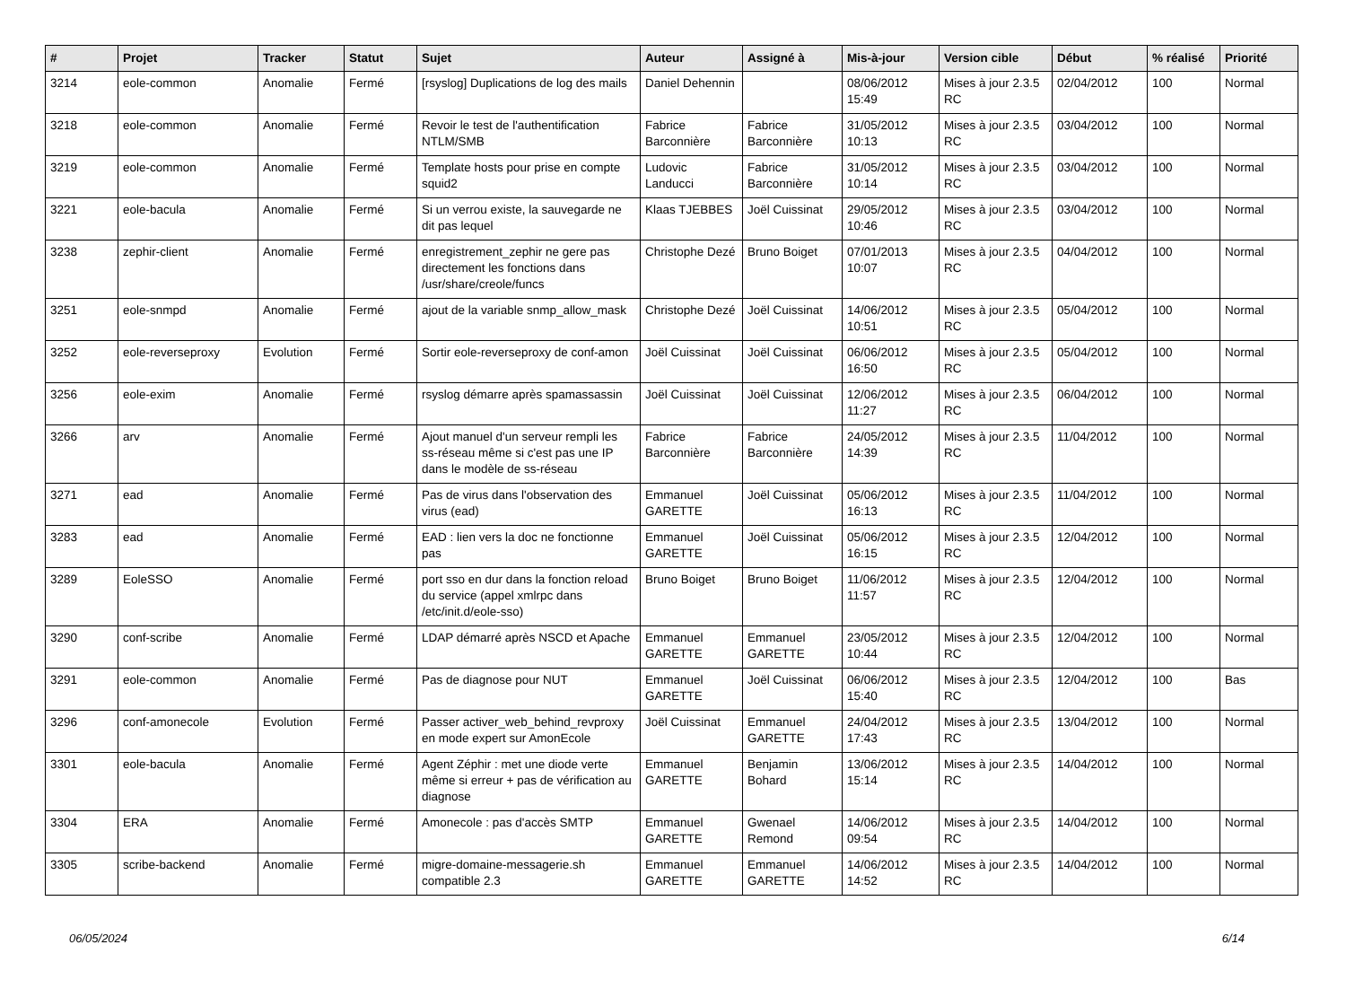| # | Projet | Tracker | Statut | Sujet | Auteur | Assigné à | Mis-à-jour | Version cible | Début | % réalisé | Priorité |
| --- | --- | --- | --- | --- | --- | --- | --- | --- | --- | --- | --- |
| 3214 | eole-common | Anomalie | Fermé | [rsyslog] Duplications de log des mails | Daniel Dehennin | | 08/06/2012 15:49 | Mises à jour 2.3.5 RC | 02/04/2012 | 100 | Normal |
| 3218 | eole-common | Anomalie | Fermé | Revoir le test de l'authentification NTLM/SMB | Fabrice Barconnière | Fabrice Barconnière | 31/05/2012 10:13 | Mises à jour 2.3.5 RC | 03/04/2012 | 100 | Normal |
| 3219 | eole-common | Anomalie | Fermé | Template hosts pour prise en compte squid2 | Ludovic Landucci | Fabrice Barconnière | 31/05/2012 10:14 | Mises à jour 2.3.5 RC | 03/04/2012 | 100 | Normal |
| 3221 | eole-bacula | Anomalie | Fermé | Si un verrou existe, la sauvegarde ne dit pas lequel | Klaas TJEBBES | Joël Cuissinat | 29/05/2012 10:46 | Mises à jour 2.3.5 RC | 03/04/2012 | 100 | Normal |
| 3238 | zephir-client | Anomalie | Fermé | enregistrement_zephir ne gere pas directement les fonctions dans /usr/share/creole/funcs | Christophe Dezé | Bruno Boiget | 07/01/2013 10:07 | Mises à jour 2.3.5 RC | 04/04/2012 | 100 | Normal |
| 3251 | eole-snmpd | Anomalie | Fermé | ajout de la variable snmp_allow_mask | Christophe Dezé | Joël Cuissinat | 14/06/2012 10:51 | Mises à jour 2.3.5 RC | 05/04/2012 | 100 | Normal |
| 3252 | eole-reverseproxy | Evolution | Fermé | Sortir eole-reverseproxy de conf-amon | Joël Cuissinat | Joël Cuissinat | 06/06/2012 16:50 | Mises à jour 2.3.5 RC | 05/04/2012 | 100 | Normal |
| 3256 | eole-exim | Anomalie | Fermé | rsyslog démarre après spamassassin | Joël Cuissinat | Joël Cuissinat | 12/06/2012 11:27 | Mises à jour 2.3.5 RC | 06/04/2012 | 100 | Normal |
| 3266 | arv | Anomalie | Fermé | Ajout manuel d'un serveur rempli les ss-réseau même si c'est pas une IP dans le modèle de ss-réseau | Fabrice Barconnière | Fabrice Barconnière | 24/05/2012 14:39 | Mises à jour 2.3.5 RC | 11/04/2012 | 100 | Normal |
| 3271 | ead | Anomalie | Fermé | Pas de virus dans l'observation des virus (ead) | Emmanuel GARETTE | Joël Cuissinat | 05/06/2012 16:13 | Mises à jour 2.3.5 RC | 11/04/2012 | 100 | Normal |
| 3283 | ead | Anomalie | Fermé | EAD : lien vers la doc ne fonctionne pas | Emmanuel GARETTE | Joël Cuissinat | 05/06/2012 16:15 | Mises à jour 2.3.5 RC | 12/04/2012 | 100 | Normal |
| 3289 | EoleSSO | Anomalie | Fermé | port sso en dur dans la fonction reload du service (appel xmlrpc dans /etc/init.d/eole-sso) | Bruno Boiget | Bruno Boiget | 11/06/2012 11:57 | Mises à jour 2.3.5 RC | 12/04/2012 | 100 | Normal |
| 3290 | conf-scribe | Anomalie | Fermé | LDAP démarré après NSCD et Apache | Emmanuel GARETTE | Emmanuel GARETTE | 23/05/2012 10:44 | Mises à jour 2.3.5 RC | 12/04/2012 | 100 | Normal |
| 3291 | eole-common | Anomalie | Fermé | Pas de diagnose pour NUT | Emmanuel GARETTE | Joël Cuissinat | 06/06/2012 15:40 | Mises à jour 2.3.5 RC | 12/04/2012 | 100 | Bas |
| 3296 | conf-amonecole | Evolution | Fermé | Passer activer_web_behind_revproxy en mode expert sur AmonEcole | Joël Cuissinat | Emmanuel GARETTE | 24/04/2012 17:43 | Mises à jour 2.3.5 RC | 13/04/2012 | 100 | Normal |
| 3301 | eole-bacula | Anomalie | Fermé | Agent Zéphir : met une diode verte même si erreur + pas de vérification au diagnose | Emmanuel GARETTE | Benjamin Bohard | 13/06/2012 15:14 | Mises à jour 2.3.5 RC | 14/04/2012 | 100 | Normal |
| 3304 | ERA | Anomalie | Fermé | Amonecole : pas d'accès SMTP | Emmanuel GARETTE | Gwenael Remond | 14/06/2012 09:54 | Mises à jour 2.3.5 RC | 14/04/2012 | 100 | Normal |
| 3305 | scribe-backend | Anomalie | Fermé | migre-domaine-messagerie.sh compatible 2.3 | Emmanuel GARETTE | Emmanuel GARETTE | 14/06/2012 14:52 | Mises à jour 2.3.5 RC | 14/04/2012 | 100 | Normal |
06/05/2024 6/14